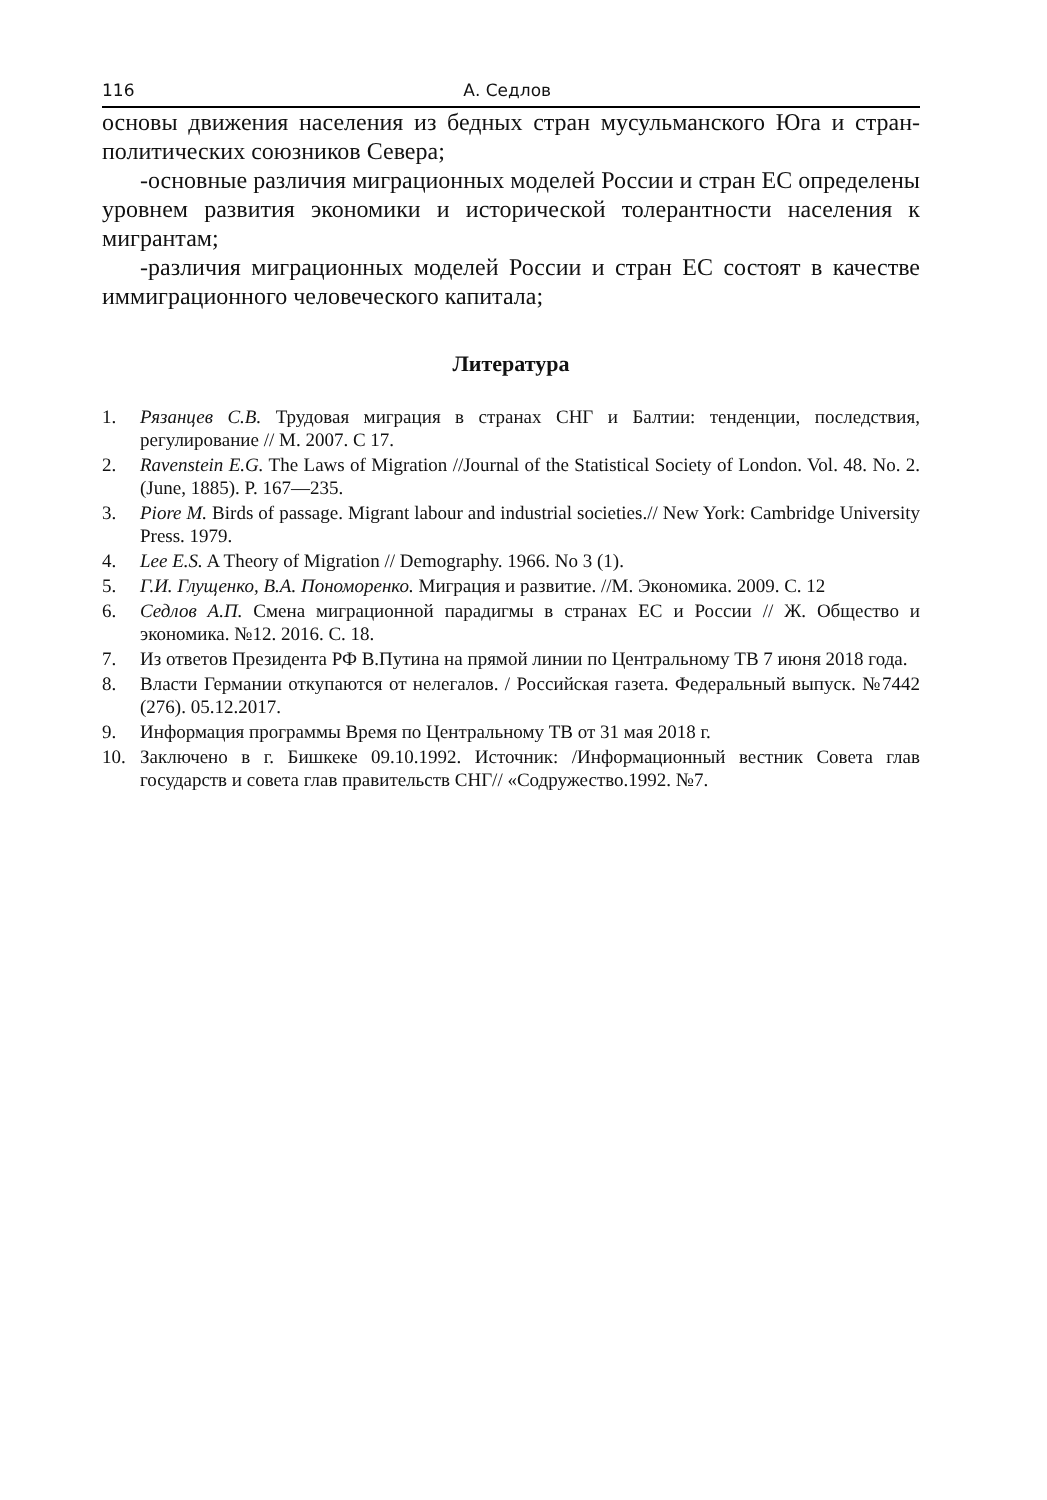116 А. Седлов
основы движения населения из бедных стран мусульманского Юга и стран-политических союзников Севера;
-основные различия миграционных моделей России и стран ЕС определены уровнем развития экономики и исторической толерантности населения к мигрантам;
-различия миграционных моделей России и стран ЕС состоят в качестве иммиграционного человеческого капитала;
Литература
1. Рязанцев С.В. Трудовая миграция в странах СНГ и Балтии: тенденции, последствия, регулирование // М. 2007. С 17.
2. Ravenstein E.G. The Laws of Migration //Journal of the Statistical Society of London. Vol. 48. No. 2. (June, 1885). P. 167—235.
3. Piore M. Birds of passage. Migrant labour and industrial societies.// New York: Cambridge University Press. 1979.
4. Lee E.S. A Theory of Migration // Demography. 1966. No 3 (1).
5. Г.И. Глущенко, В.А. Пономоренко. Миграция и развитие. //М. Экономика. 2009. С. 12
6. Седлов А.П. Смена миграционной парадигмы в странах ЕС и России // Ж. Общество и экономика. №12. 2016. С. 18.
7. Из ответов Президента РФ В.Путина на прямой линии по Центральному ТВ 7 июня 2018 года.
8. Власти Германии откупаются от нелегалов. / Российская газета. Федеральный выпуск. №7442 (276). 05.12.2017.
9. Информация программы Время по Центральному ТВ от 31 мая 2018 г.
10. Заключено в г. Бишкеке 09.10.1992. Источник: /Информационный вестник Совета глав государств и совета глав правительств СНГ// «Содружество.1992. №7.